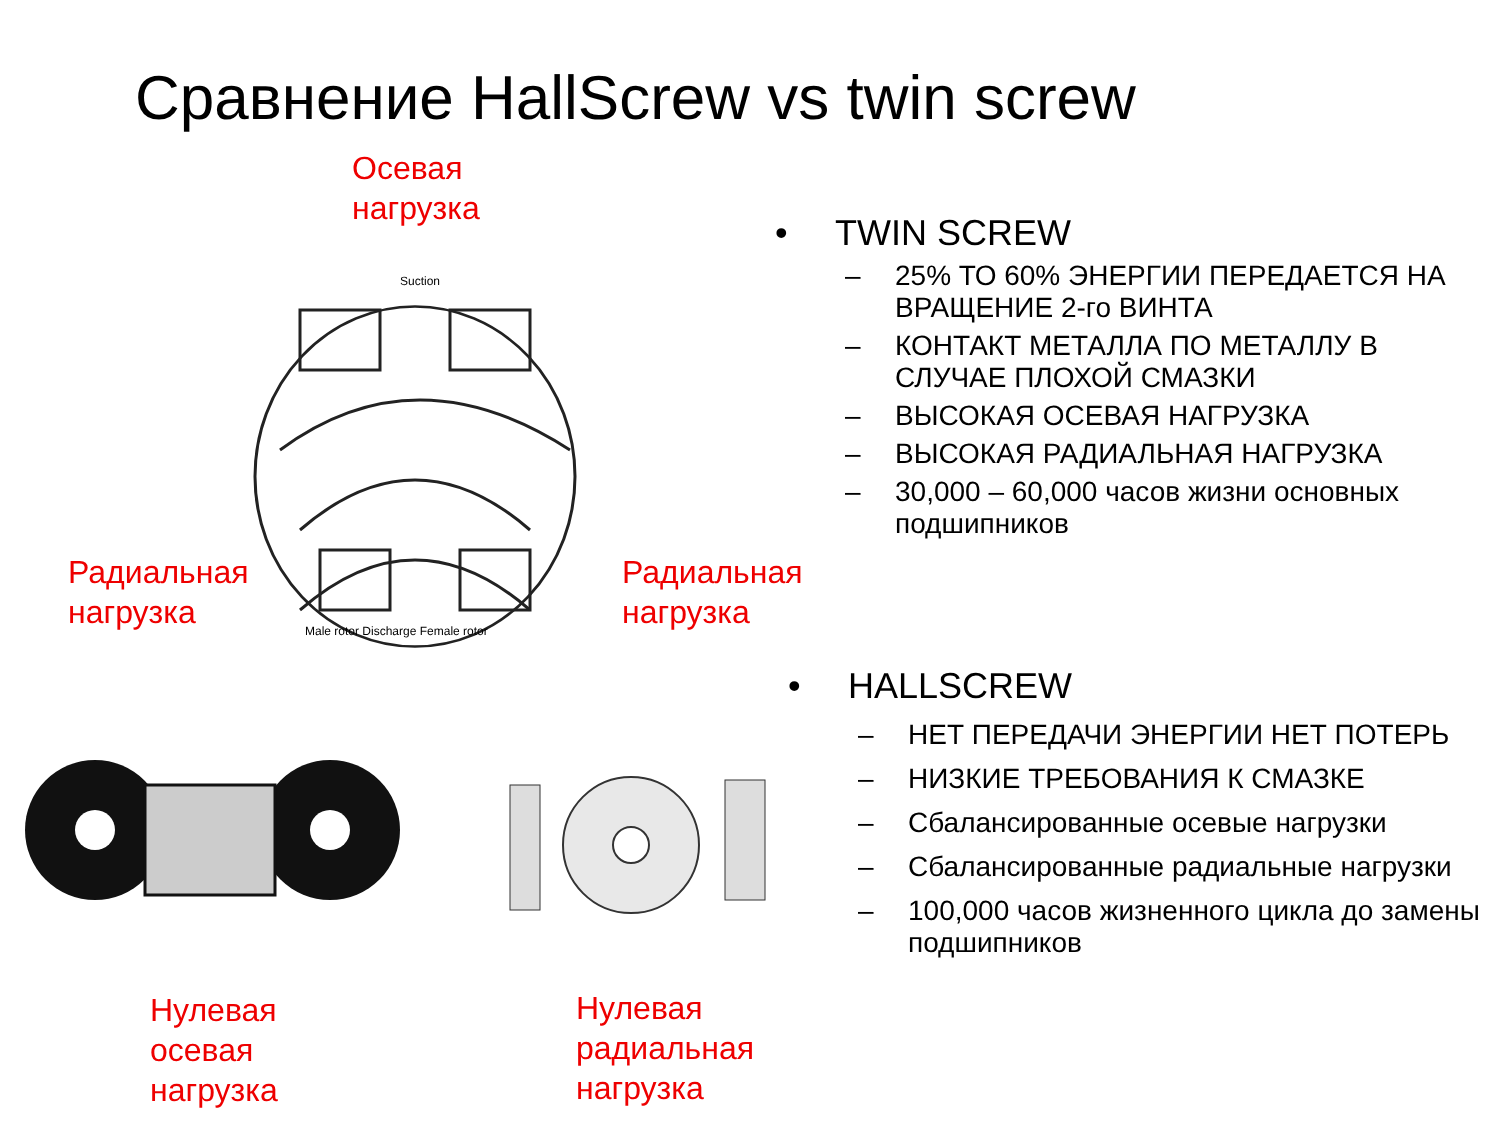Сравнение HallScrew vs twin screw
Осевая
нагрузка
Suction
Male rotor Discharge Female rotor
Радиальная
нагрузка
Радиальная
нагрузка
Нулевая
осевая
нагрузка
Нулевая
радиальная
нагрузка
• TWIN SCREW
– 25% ТО 60% ЭНЕРГИИ ПЕРЕДАЕТСЯ НА ВРАЩЕНИЕ 2-го ВИНТА
– КОНТАКТ МЕТАЛЛА ПО МЕТАЛЛУ В СЛУЧАЕ ПЛОХОЙ СМАЗКИ
– ВЫСОКАЯ ОСЕВАЯ НАГРУЗКА
– ВЫСОКАЯ РАДИАЛЬНАЯ НАГРУЗКА
– 30,000 – 60,000 часов жизни основных подшипников
• HALLSCREW
– НЕТ ПЕРЕДАЧИ ЭНЕРГИИ НЕТ ПОТЕРЬ
– НИЗКИЕ ТРЕБОВАНИЯ К СМАЗКЕ
– Сбалансированные осевые нагрузки
– Сбалансированные радиальные нагрузки
– 100,000 часов жизненного цикла до замены подшипников